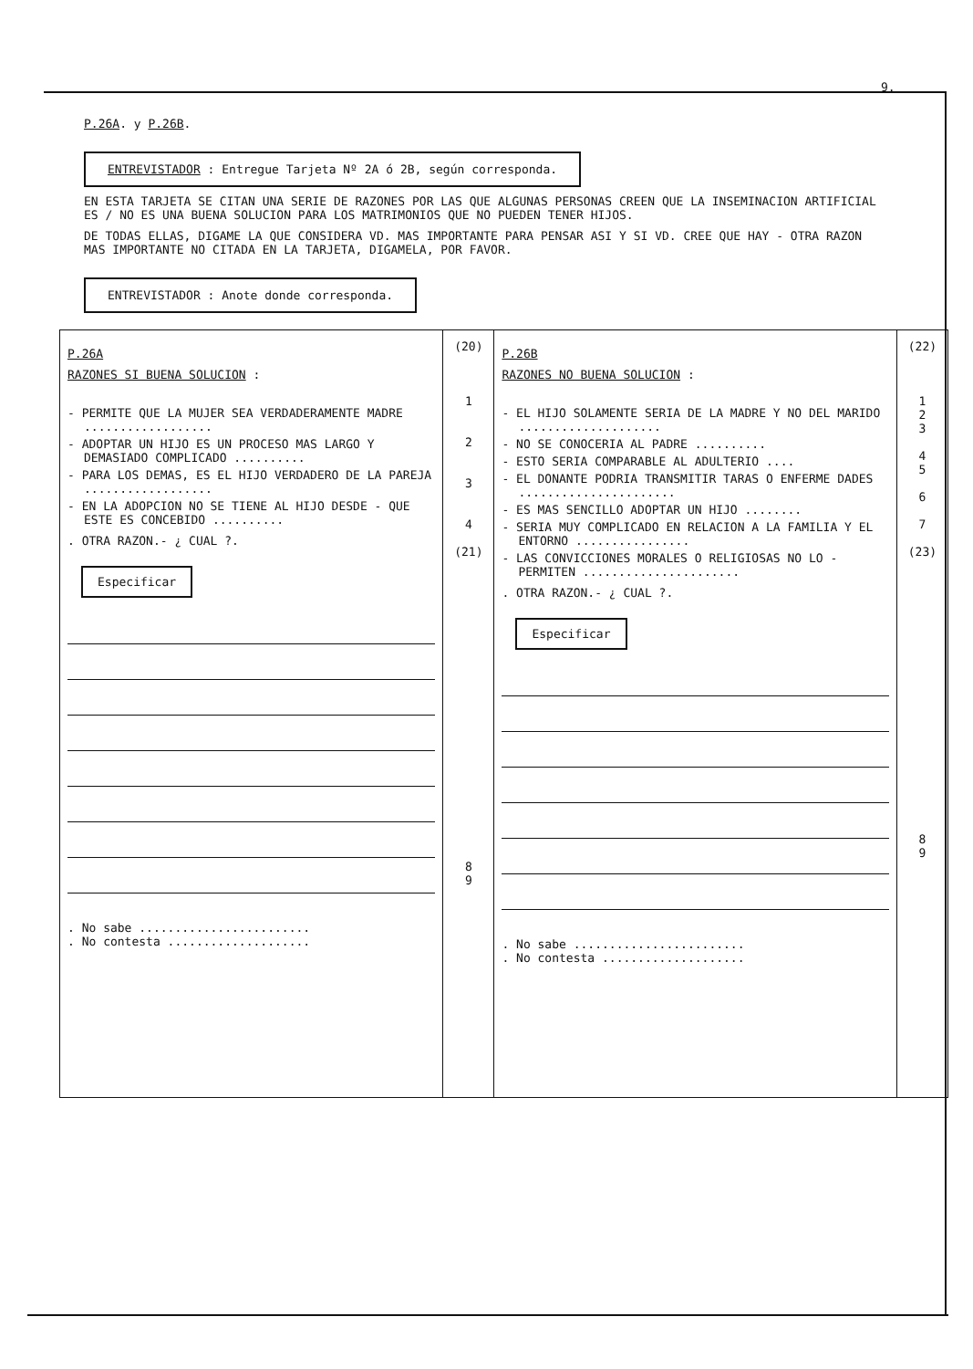9.
P.26A. y P.26B.
ENTREVISTADOR : Entregue Tarjeta Nº 2A ó 2B, según corresponda.
EN ESTA TARJETA SE CITAN UNA SERIE DE RAZONES POR LAS QUE ALGUNAS PERSONAS CREEN QUE LA INSEMINACION ARTIFICIAL ES / NO ES UNA BUENA SOLUCION PARA LOS MATRIMONIOS QUE NO PUEDEN TENER HIJOS.
DE TODAS ELLAS, DIGAME LA QUE CONSIDERA VD. MAS IMPORTANTE PARA PENSAR ASI Y SI VD. CREE QUE HAY - OTRA RAZON MAS IMPORTANTE NO CITADA EN LA TARJETA, DIGAMELA, POR FAVOR.
ENTREVISTADOR : Anote donde corresponda.
| P.26A RAZONES SI BUENA SOLUCION : - PERMITE QUE LA MUJER SEA VERDADERAMENTE MADRE .................. - ADOPTAR UN HIJO ES UN PROCESO MAS LARGO Y DEMASIADO COMPLICADO .......... - PARA LOS DEMAS, ES EL HIJO VERDADERO DE LA PAREJA .................. - EN LA ADOPCION NO SE TIENE AL HIJO DESDE - QUE ESTE ES CONCEBIDO .......... . OTRA RAZON.- ¿ CUAL ?. Especificar . No sabe ........................ . No contesta .................... | (20) 1 2 3 4 (21) 8 9 | P.26B RAZONES NO BUENA SOLUCION : - EL HIJO SOLAMENTE SERIA DE LA MADRE Y NO DEL MARIDO .................... - NO SE CONOCERIA AL PADRE .......... - ESTO SERIA COMPARABLE AL ADULTERIO .... - EL DONANTE PODRIA TRANSMITIR TARAS O ENFERME DADES ...................... - ES MAS SENCILLO ADOPTAR UN HIJO ........ - SERIA MUY COMPLICADO EN RELACION A LA FAMILIA Y EL ENTORNO ................ - LAS CONVICCIONES MORALES O RELIGIOSAS NO LO - PERMITEN ...................... . OTRA RAZON.- ¿ CUAL ?. Especificar . No sabe ........................ . No contesta .................... | (22) 1 2 3 4 5 6 7 (23) 8 9 |